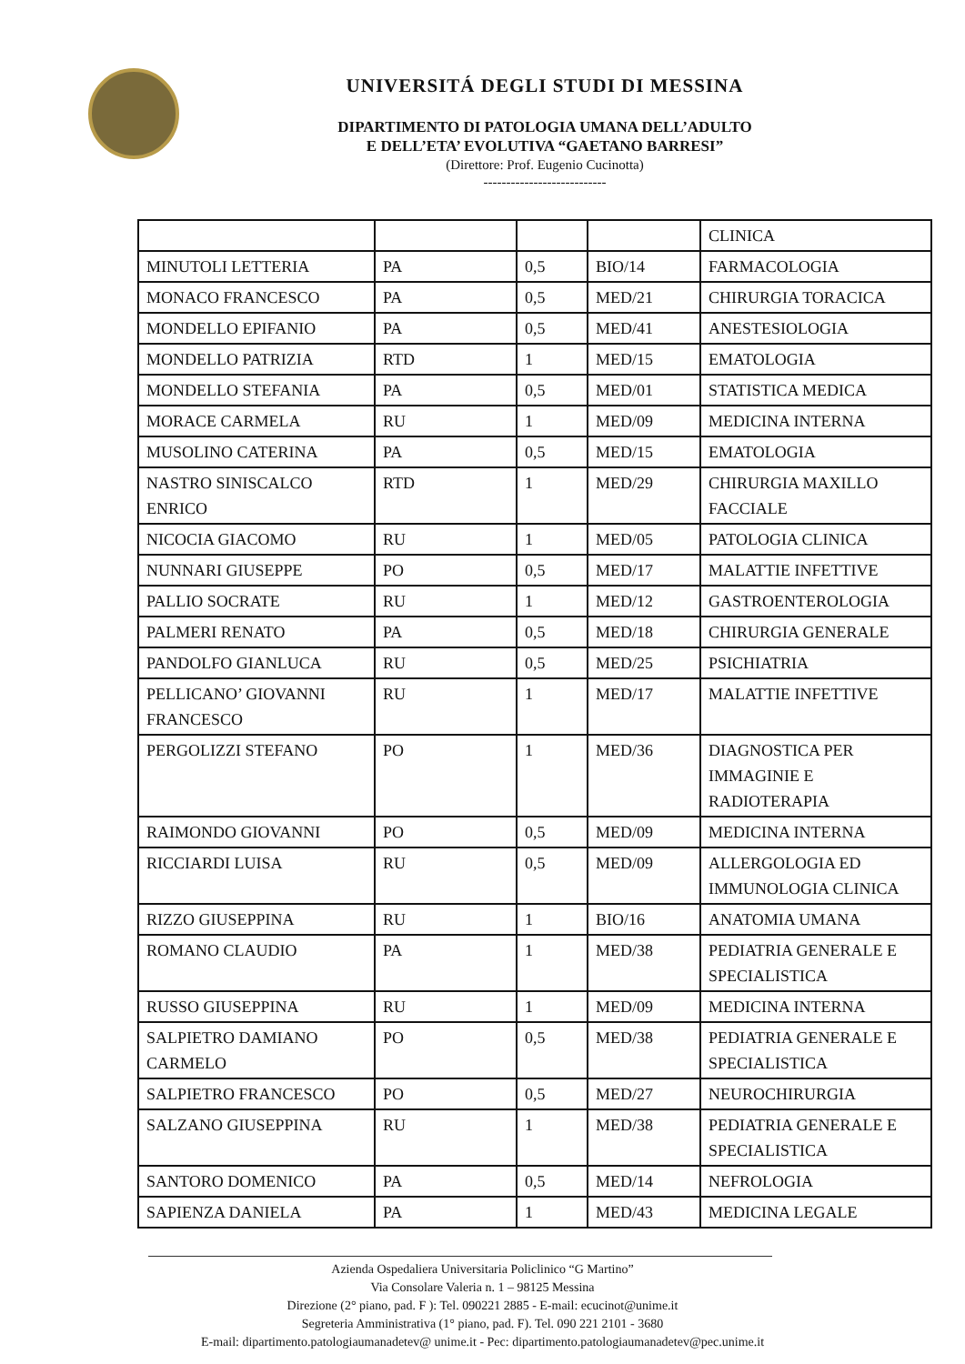UNIVERSITÁ DEGLI STUDI DI MESSINA
DIPARTIMENTO DI PATOLOGIA UMANA DELL’ADULTO
E DELL’ETA’ EVOLUTIVA “GAETANO BARRESI”
(Direttore: Prof. Eugenio Cucinotta)
---------------------------
| | | | | CLINICA |
| MINUTOLI LETTERIA | PA | 0,5 | BIO/14 | FARMACOLOGIA |
| MONACO FRANCESCO | PA | 0,5 | MED/21 | CHIRURGIA TORACICA |
| MONDELLO EPIFANIO | PA | 0,5 | MED/41 | ANESTESIOLOGIA |
| MONDELLO PATRIZIA | RTD | 1 | MED/15 | EMATOLOGIA |
| MONDELLO STEFANIA | PA | 0,5 | MED/01 | STATISTICA MEDICA |
| MORACE CARMELA | RU | 1 | MED/09 | MEDICINA INTERNA |
| MUSOLINO CATERINA | PA | 0,5 | MED/15 | EMATOLOGIA |
| NASTRO SINISCALCO ENRICO | RTD | 1 | MED/29 | CHIRURGIA MAXILLO FACCIALE |
| NICOCIA GIACOMO | RU | 1 | MED/05 | PATOLOGIA CLINICA |
| NUNNARI GIUSEPPE | PO | 0,5 | MED/17 | MALATTIE INFETTIVE |
| PALLIO SOCRATE | RU | 1 | MED/12 | GASTROENTEROLOGIA |
| PALMERI RENATO | PA | 0,5 | MED/18 | CHIRURGIA GENERALE |
| PANDOLFO GIANLUCA | RU | 0,5 | MED/25 | PSICHIATRIA |
| PELLICANO’ GIOVANNI FRANCESCO | RU | 1 | MED/17 | MALATTIE INFETTIVE |
| PERGOLIZZI STEFANO | PO | 1 | MED/36 | DIAGNOSTICA PER IMMAGINIE E RADIOTERAPIA |
| RAIMONDO GIOVANNI | PO | 0,5 | MED/09 | MEDICINA INTERNA |
| RICCIARDI LUISA | RU | 0,5 | MED/09 | ALLERGOLOGIA ED IMMUNOLOGIA CLINICA |
| RIZZO GIUSEPPINA | RU | 1 | BIO/16 | ANATOMIA UMANA |
| ROMANO CLAUDIO | PA | 1 | MED/38 | PEDIATRIA GENERALE E SPECIALISTICA |
| RUSSO GIUSEPPINA | RU | 1 | MED/09 | MEDICINA INTERNA |
| SALPIETRO DAMIANO CARMELO | PO | 0,5 | MED/38 | PEDIATRIA GENERALE E SPECIALISTICA |
| SALPIETRO FRANCESCO | PO | 0,5 | MED/27 | NEUROCHIRURGIA |
| SALZANO GIUSEPPINA | RU | 1 | MED/38 | PEDIATRIA GENERALE E SPECIALISTICA |
| SANTORO DOMENICO | PA | 0,5 | MED/14 | NEFROLOGIA |
| SAPIENZA DANIELA | PA | 1 | MED/43 | MEDICINA LEGALE |
Azienda Ospedaliera Universitaria Policlinico “G Martino”
Via Consolare Valeria n. 1 – 98125 Messina
Direzione (2° piano, pad. F ): Tel. 090221 2885 - E-mail: ecucinot@unime.it
Segreteria Amministrativa (1° piano, pad. F). Tel. 090 221 2101 - 3680
E-mail: dipartimento.patologiaumanadetev@ unime.it - Pec: dipartimento.patologiaumanadetev@pec.unime.it